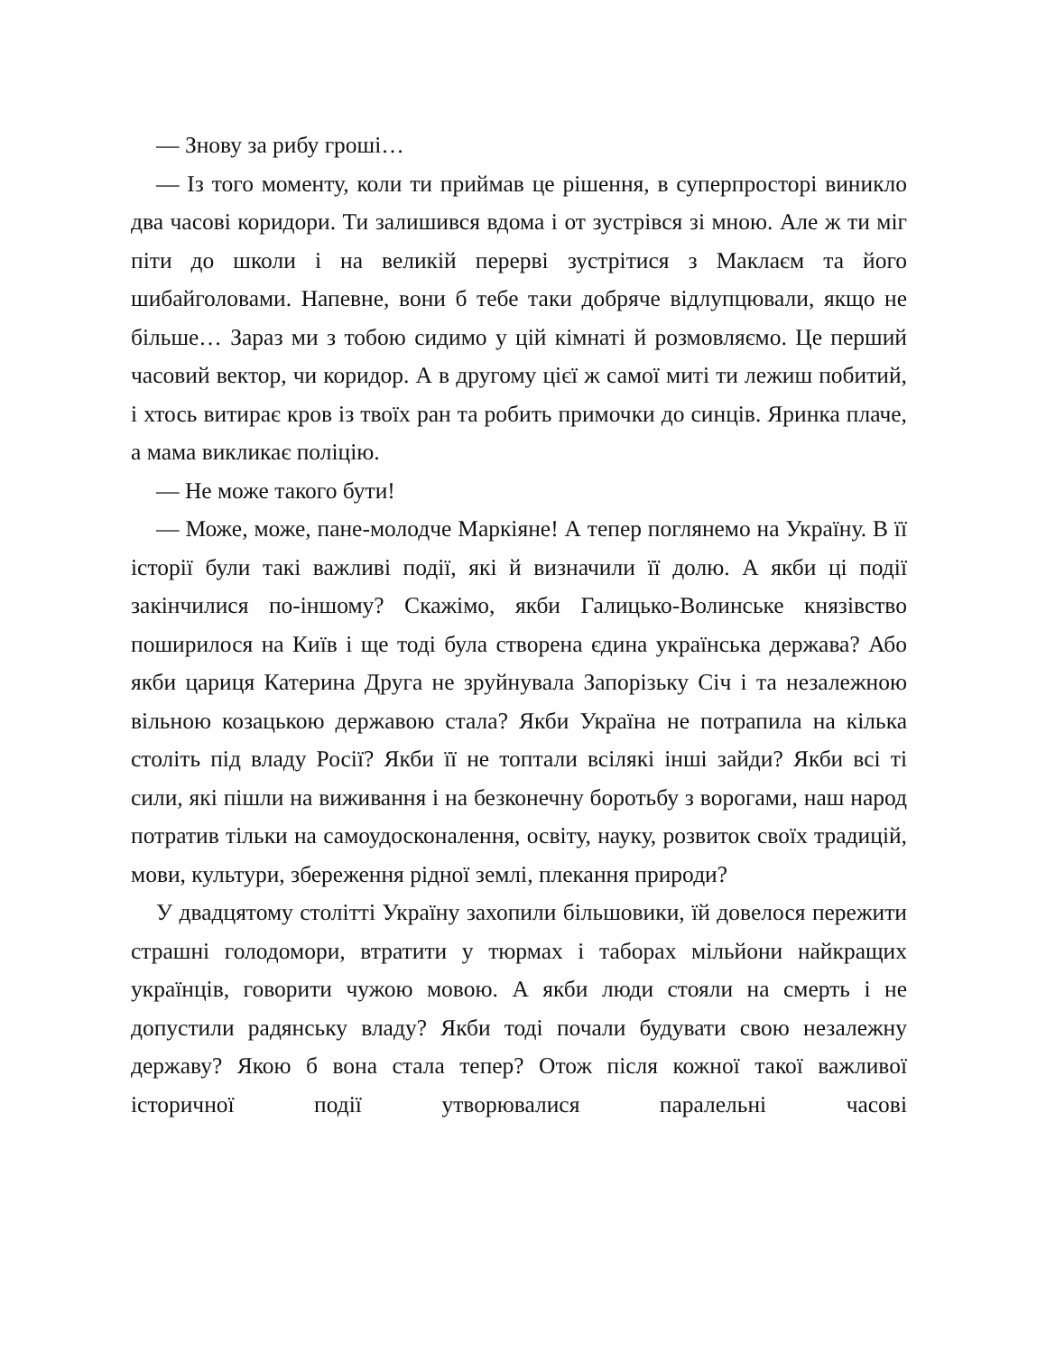— Знову за рибу гроші…
— Із того моменту, коли ти приймав це рішення, в суперпросторі виникло два часові коридори. Ти залишився вдома і от зустрівся зі мною. Але ж ти міг піти до школи і на великій перерві зустрітися з Маклаєм та його шибайголовами. Напевне, вони б тебе таки добряче відлупцювали, якщо не більше… Зараз ми з тобою сидимо у цій кімнаті й розмовляємо. Це перший часовий вектор, чи коридор. А в другому цієї ж самої миті ти лежиш побитий, і хтось витирає кров із твоїх ран та робить примочки до синців. Яринка плаче, а мама викликає поліцію.
— Не може такого бути!
— Може, може, пане-молодче Маркіяне! А тепер поглянемо на Україну. В її історії були такі важливі події, які й визначили її долю. А якби ці події закінчилися по-іншому? Скажімо, якби Галицько-Волинське князівство поширилося на Київ і ще тоді була створена єдина українська держава? Або якби цариця Катерина Друга не зруйнувала Запорізьку Січ і та незалежною вільною козацькою державою стала? Якби Україна не потрапила на кілька століть під владу Росії? Якби її не топтали всілякі інші зайди? Якби всі ті сили, які пішли на виживання і на безконечну боротьбу з ворогами, наш народ потратив тільки на самоудосконалення, освіту, науку, розвиток своїх традицій, мови, культури, збереження рідної землі, плекання природи?
У двадцятому столітті Україну захопили більшовики, їй довелося пережити страшні голодомори, втратити у тюрмах і таборах мільйони найкращих українців, говорити чужою мовою. А якби люди стояли на смерть і не допустили радянську владу? Якби тоді почали будувати свою незалежну державу? Якою б вона стала тепер? Отож після кожної такої важливої історичної події утворювалися паралельні часові